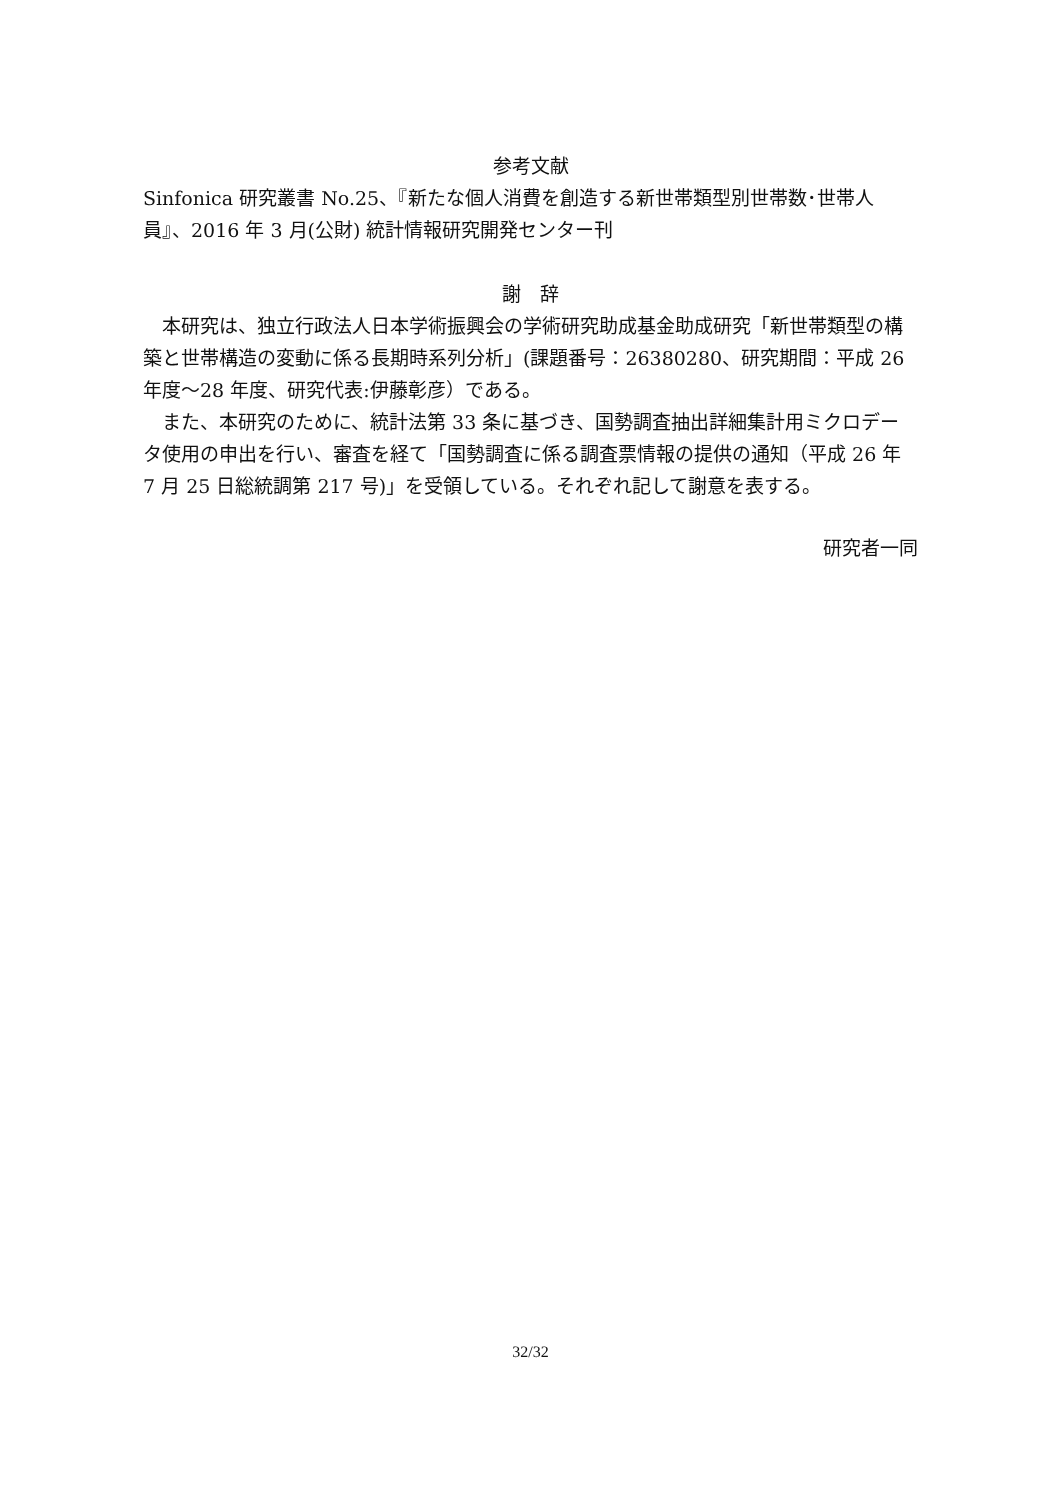参考文献
Sinfonica 研究叢書 No.25、『新たな個人消費を創造する新世帯類型別世帯数･世帯人員』、2016 年 3 月(公財) 統計情報研究開発センター刊
謝　辞
　本研究は、独立行政法人日本学術振興会の学術研究助成基金助成研究「新世帯類型の構築と世帯構造の変動に係る長期時系列分析」(課題番号：26380280、研究期間：平成 26 年度～28 年度、研究代表:伊藤彰彦）である。
　また、本研究のために、統計法第 33 条に基づき、国勢調査抽出詳細集計用ミクロデータ使用の申出を行い、審査を経て「国勢調査に係る調査票情報の提供の通知（平成 26 年 7 月 25 日総統調第 217 号)」を受領している。それぞれ記して謝意を表する。
研究者一同
32/32